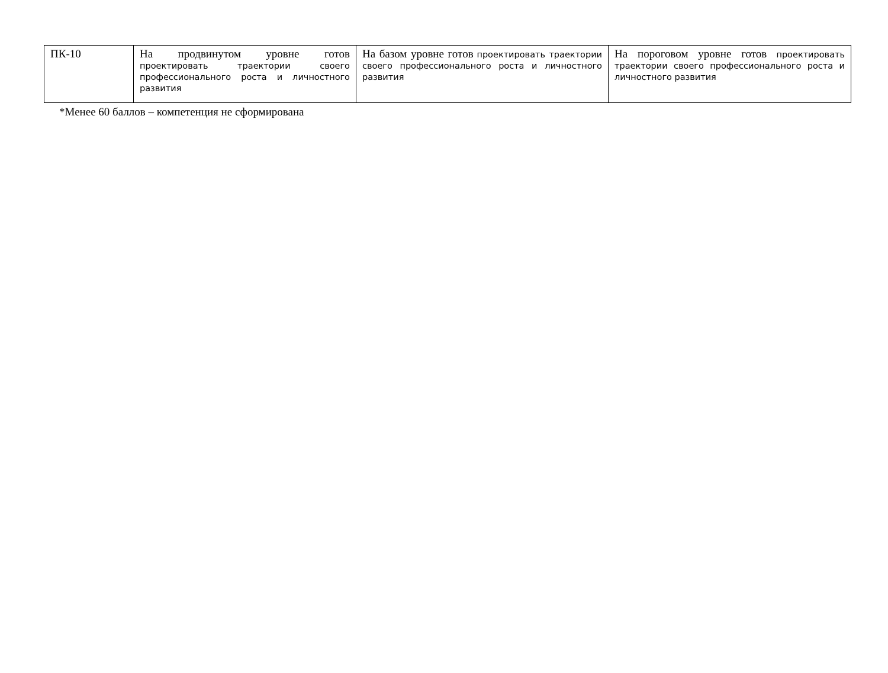| ПК-10 | На продвинутом уровне готов проектировать траектории своего профессионального роста и личностного развития | На базом уровне готов проектировать траектории своего профессионального роста и личностного развития | На пороговом уровне готов проектировать траектории своего профессионального роста и личностного развития |
*Менее 60 баллов – компетенция не сформирована